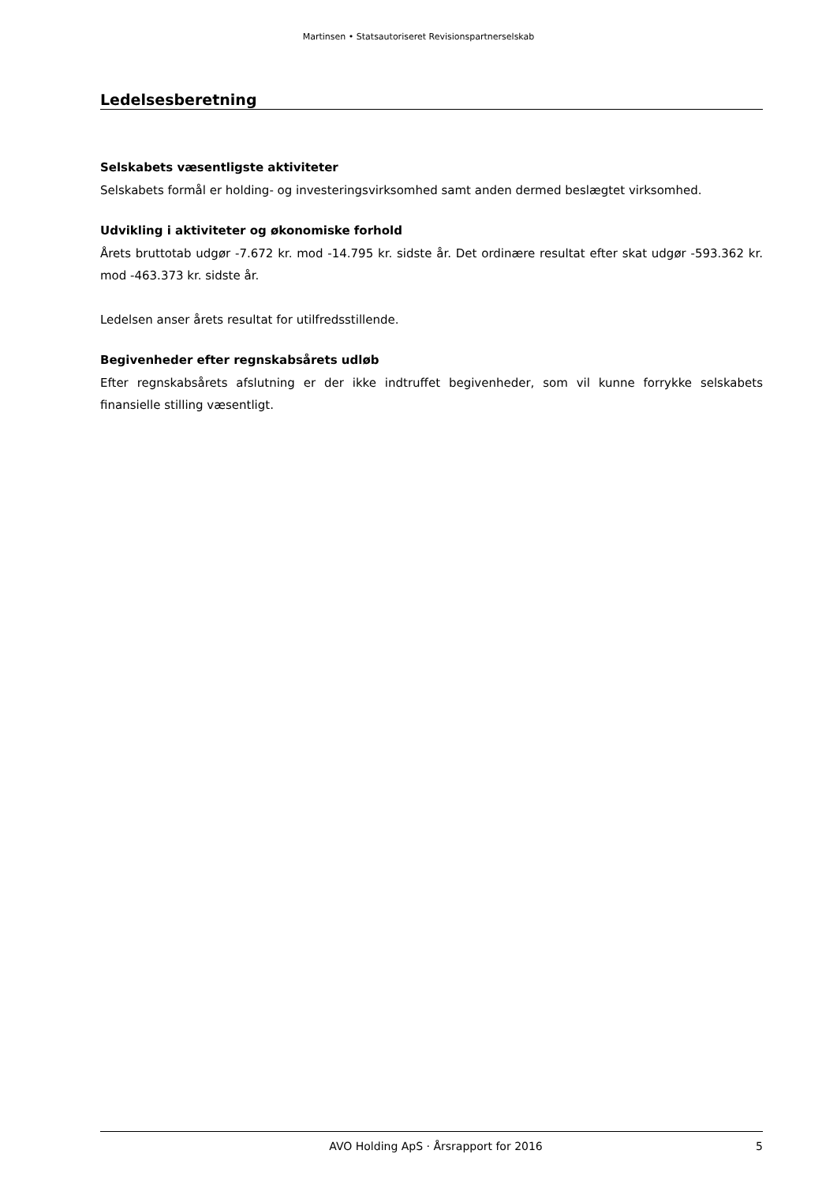Martinsen • Statsautoriseret Revisionspartnerselskab
Ledelsesberetning
Selskabets væsentligste aktiviteter
Selskabets formål er holding- og investeringsvirksomhed samt anden dermed beslægtet virksomhed.
Udvikling i aktiviteter og økonomiske forhold
Årets bruttotab udgør -7.672 kr. mod -14.795 kr. sidste år. Det ordinære resultat efter skat udgør -593.362 kr. mod -463.373 kr. sidste år.
Ledelsen anser årets resultat for utilfredsstillende.
Begivenheder efter regnskabsårets udløb
Efter regnskabsårets afslutning er der ikke indtruffet begivenheder, som vil kunne forrykke selskabets finansielle stilling væsentligt.
AVO Holding ApS · Årsrapport for 2016 5